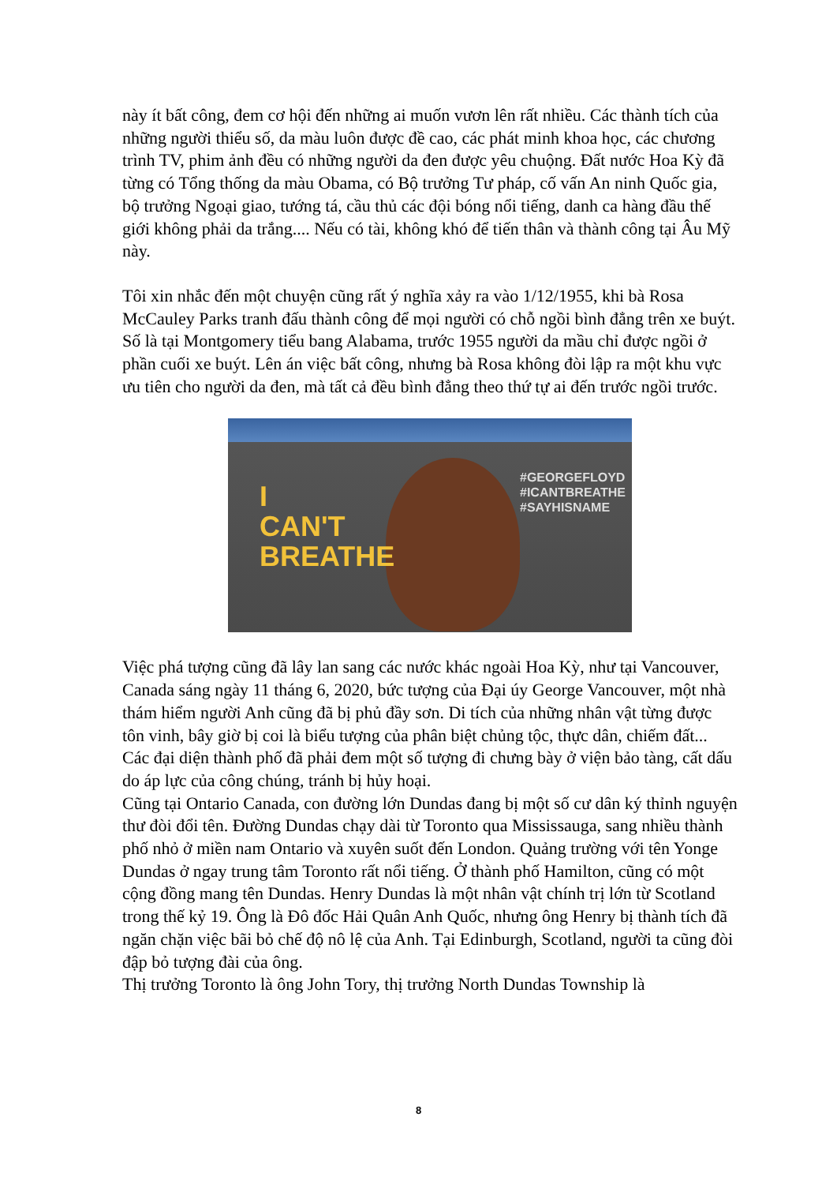này ít bất công, đem cơ hội đến những ai muốn vươn lên rất nhiều. Các thành tích của những người thiểu số, da màu luôn được đề cao, các phát minh khoa học, các chương trình TV, phim ảnh đều có những người da đen được yêu chuộng. Đất nước Hoa Kỳ đã từng có Tổng thống da màu Obama, có Bộ trưởng Tư pháp, cố vấn An ninh Quốc gia, bộ trưởng Ngoại giao, tướng tá, cầu thủ các đội bóng nổi tiếng, danh ca hàng đầu thế giới không phải da trắng.... Nếu có tài, không khó để tiến thân và thành công tại Âu Mỹ này.
Tôi xin nhắc đến một chuyện cũng rất ý nghĩa xảy ra vào 1/12/1955, khi bà Rosa McCauley Parks tranh đấu thành công để mọi người có chỗ ngồi bình đẳng trên xe buýt. Số là tại Montgomery tiểu bang Alabama, trước 1955 người da mầu chỉ được ngồi ở phần cuối xe buýt. Lên án việc bất công, nhưng bà Rosa không đòi lập ra một khu vực ưu tiên cho người da đen, mà tất cả đều bình đẳng theo thứ tự ai đến trước ngồi trước.
I
CAN'T
BREATHE
#GEORGEFLOYD
#ICANTBREATHE
#SAYHISNAME
Việc phá tượng cũng đã lây lan sang các nước khác ngoài Hoa Kỳ, như tại Vancouver, Canada sáng ngày 11 tháng 6, 2020, bức tượng của Đại úy George Vancouver, một nhà thám hiểm người Anh cũng đã bị phủ đầy sơn. Di tích của những nhân vật từng được tôn vinh, bây giờ bị coi là biểu tượng của phân biệt chủng tộc, thực dân, chiếm đất... Các đại diện thành phố đã phải đem một số tượng đi chưng bày ở viện bảo tàng, cất dấu do áp lực của công chúng, tránh bị hủy hoại.
Cũng tại Ontario Canada, con đường lớn Dundas đang bị một số cư dân ký thỉnh nguyện thư đòi đổi tên. Đường Dundas chạy dài từ Toronto qua Mississauga, sang nhiều thành phố nhỏ ở miền nam Ontario và xuyên suốt đến London. Quảng trường với tên Yonge Dundas ở ngay trung tâm Toronto rất nổi tiếng. Ở thành phố Hamilton, cũng có một cộng đồng mang tên Dundas. Henry Dundas là một nhân vật chính trị lớn từ Scotland trong thế kỷ 19. Ông là Đô đốc Hải Quân Anh Quốc, nhưng ông Henry bị thành tích đã ngăn chặn việc bãi bỏ chế độ nô lệ của Anh. Tại Edinburgh, Scotland, người ta cũng đòi đập bỏ tượng đài của ông.
Thị trưởng Toronto là ông John Tory, thị trưởng North Dundas Township là
8